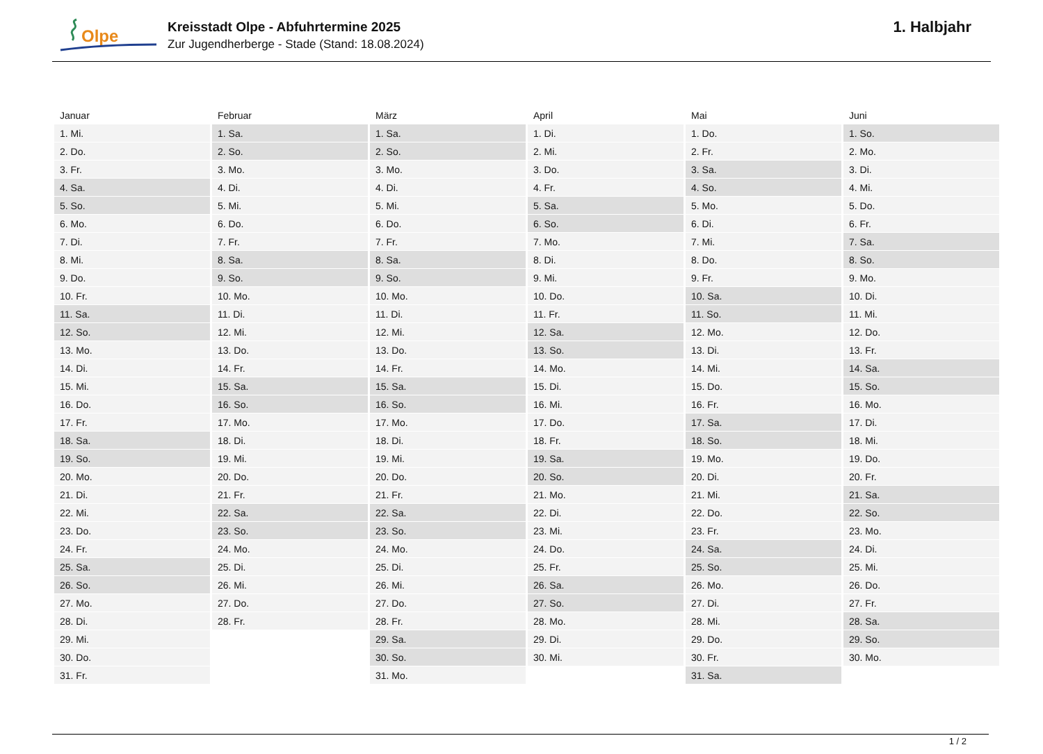Olpe
Kreisstadt Olpe - Abfuhrtermine 2025
Zur Jugendherberge - Stade (Stand: 18.08.2024)
1. Halbjahr
| Januar | Februar | März | April | Mai | Juni |
| --- | --- | --- | --- | --- | --- |
| 1. Mi. | 1. Sa. | 1. Sa. | 1. Di. | 1. Do. | 1. So. |
| 2. Do. | 2. So. | 2. So. | 2. Mi. | 2. Fr. | 2. Mo. |
| 3. Fr. | 3. Mo. | 3. Mo. | 3. Do. | 3. Sa. | 3. Di. |
| 4. Sa. | 4. Di. | 4. Di. | 4. Fr. | 4. So. | 4. Mi. |
| 5. So. | 5. Mi. | 5. Mi. | 5. Sa. | 5. Mo. | 5. Do. |
| 6. Mo. | 6. Do. | 6. Do. | 6. So. | 6. Di. | 6. Fr. |
| 7. Di. | 7. Fr. | 7. Fr. | 7. Mo. | 7. Mi. | 7. Sa. |
| 8. Mi. | 8. Sa. | 8. Sa. | 8. Di. | 8. Do. | 8. So. |
| 9. Do. | 9. So. | 9. So. | 9. Mi. | 9. Fr. | 9. Mo. |
| 10. Fr. | 10. Mo. | 10. Mo. | 10. Do. | 10. Sa. | 10. Di. |
| 11. Sa. | 11. Di. | 11. Di. | 11. Fr. | 11. So. | 11. Mi. |
| 12. So. | 12. Mi. | 12. Mi. | 12. Sa. | 12. Mo. | 12. Do. |
| 13. Mo. | 13. Do. | 13. Do. | 13. So. | 13. Di. | 13. Fr. |
| 14. Di. | 14. Fr. | 14. Fr. | 14. Mo. | 14. Mi. | 14. Sa. |
| 15. Mi. | 15. Sa. | 15. Sa. | 15. Di. | 15. Do. | 15. So. |
| 16. Do. | 16. So. | 16. So. | 16. Mi. | 16. Fr. | 16. Mo. |
| 17. Fr. | 17. Mo. | 17. Mo. | 17. Do. | 17. Sa. | 17. Di. |
| 18. Sa. | 18. Di. | 18. Di. | 18. Fr. | 18. So. | 18. Mi. |
| 19. So. | 19. Mi. | 19. Mi. | 19. Sa. | 19. Mo. | 19. Do. |
| 20. Mo. | 20. Do. | 20. Do. | 20. So. | 20. Di. | 20. Fr. |
| 21. Di. | 21. Fr. | 21. Fr. | 21. Mo. | 21. Mi. | 21. Sa. |
| 22. Mi. | 22. Sa. | 22. Sa. | 22. Di. | 22. Do. | 22. So. |
| 23. Do. | 23. So. | 23. So. | 23. Mi. | 23. Fr. | 23. Mo. |
| 24. Fr. | 24. Mo. | 24. Mo. | 24. Do. | 24. Sa. | 24. Di. |
| 25. Sa. | 25. Di. | 25. Di. | 25. Fr. | 25. So. | 25. Mi. |
| 26. So. | 26. Mi. | 26. Mi. | 26. Sa. | 26. Mo. | 26. Do. |
| 27. Mo. | 27. Do. | 27. Do. | 27. So. | 27. Di. | 27. Fr. |
| 28. Di. | 28. Fr. | 28. Fr. | 28. Mo. | 28. Mi. | 28. Sa. |
| 29. Mi. | | 29. Sa. | 29. Di. | 29. Do. | 29. So. |
| 30. Do. | | 30. So. | 30. Mi. | 30. Fr. | 30. Mo. |
| 31. Fr. | | 31. Mo. | | 31. Sa. | |
1 / 2